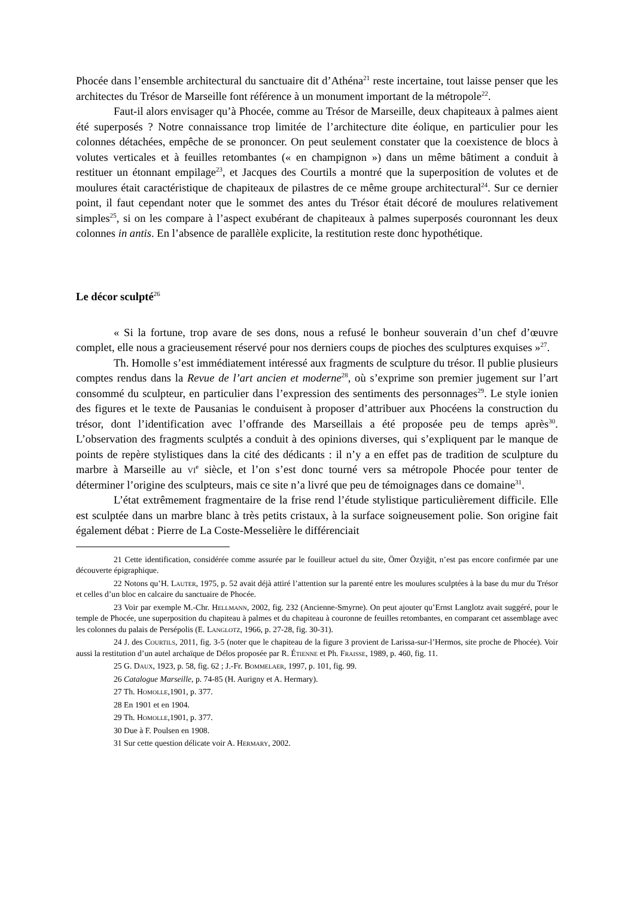Phocée dans l’ensemble architectural du sanctuaire dit d’Athéna<sup>21</sup> reste incertaine, tout laisse penser que les architectes du Trésor de Marseille font référence à un monument important de la métropole<sup>22</sup>.
Faut-il alors envisager qu’à Phocée, comme au Trésor de Marseille, deux chapiteaux à palmes aient été superposés ? Notre connaissance trop limitée de l’architecture dite éolique, en particulier pour les colonnes détachées, empêche de se prononcer. On peut seulement constater que la coexistence de blocs à volutes verticales et à feuilles retombantes (« en champignon ») dans un même bâtiment a conduit à restituer un étonnant empilage<sup>23</sup>, et Jacques des Courtils a montré que la superposition de volutes et de moulures était caractéristique de chapiteaux de pilastres de ce même groupe architectural<sup>24</sup>. Sur ce dernier point, il faut cependant noter que le sommet des antes du Trésor était décoré de moulures relativement simples<sup>25</sup>, si on les compare à l’aspect exubérant de chapiteaux à palmes superposés couronnant les deux colonnes in antis. En l’absence de parallèle explicite, la restitution reste donc hypothétique.
Le décor sculpté<sup>26</sup>
« Si la fortune, trop avare de ses dons, nous a refusé le bonheur souverain d’un chef d’œuvre complet, elle nous a gracieusement réservé pour nos derniers coups de pioches des sculptures exquises »<sup>27</sup>.
Th. Homolle s’est immédiatement intéressé aux fragments de sculpture du trésor. Il publie plusieurs comptes rendus dans la Revue de l’art ancien et moderne<sup>28</sup>, où s’exprime son premier jugement sur l’art consommé du sculpteur, en particulier dans l’expression des sentiments des personnages<sup>29</sup>. Le style ionien des figures et le texte de Pausanias le conduisent à proposer d’attribuer aux Phocéens la construction du trésor, dont l’identification avec l’offrande des Marseillais a été proposée peu de temps après<sup>30</sup>. L’observation des fragments sculptés a conduit à des opinions diverses, qui s’expliquent par le manque de points de repère stylistiques dans la cité des dédicants : il n’y a en effet pas de tradition de sculpture du marbre à Marseille au vi<sup>e</sup> siècle, et l’on s’est donc tourné vers sa métropole Phocée pour tenter de déterminer l’origine des sculpteurs, mais ce site n’a livré que peu de témoignages dans ce domaine<sup>31</sup>.
L’état extrêmement fragmentaire de la frise rend l’étude stylistique particulièrement difficile. Elle est sculptée dans un marbre blanc à très petits cristaux, à la surface soigneusement polie. Son origine fait également débat : Pierre de La Coste-Messelière le différenciait
21 Cette identification, considérée comme assurée par le fouilleur actuel du site, Ömer Özyiğit, n’est pas encore confirmée par une découverte épigraphique.
22 Notons qu’H. Lauter, 1975, p. 52 avait déjà attiré l’attention sur la parenté entre les moulures sculptées à la base du mur du Trésor et celles d’un bloc en calcaire du sanctuaire de Phocée.
23 Voir par exemple M.-Chr. Hellmann, 2002, fig. 232 (Ancienne-Smyrne). On peut ajouter qu’Ernst Langlotz avait suggéré, pour le temple de Phocée, une superposition du chapiteau à palmes et du chapiteau à couronne de feuilles retombantes, en comparant cet assemblage avec les colonnes du palais de Persépolis (E. Langlotz, 1966, p. 27-28, fig. 30-31).
24 J. des Courtils, 2011, fig. 3-5 (noter que le chapiteau de la figure 3 provient de Larissa-sur-l’Hermos, site proche de Phocée). Voir aussi la restitution d’un autel archaïque de Délos proposée par R. Étienne et Ph. Fraisse, 1989, p. 460, fig. 11.
25 G. Daux, 1923, p. 58, fig. 62 ; J.-Fr. Bommelaer, 1997, p. 101, fig. 99.
26 Catalogue Marseille, p. 74-85 (H. Aurigny et A. Hermary).
27 Th. Homolle,1901, p. 377.
28 En 1901 et en 1904.
29 Th. Homolle,1901, p. 377.
30 Due à F. Poulsen en 1908.
31 Sur cette question délicate voir A. Hermary, 2002.